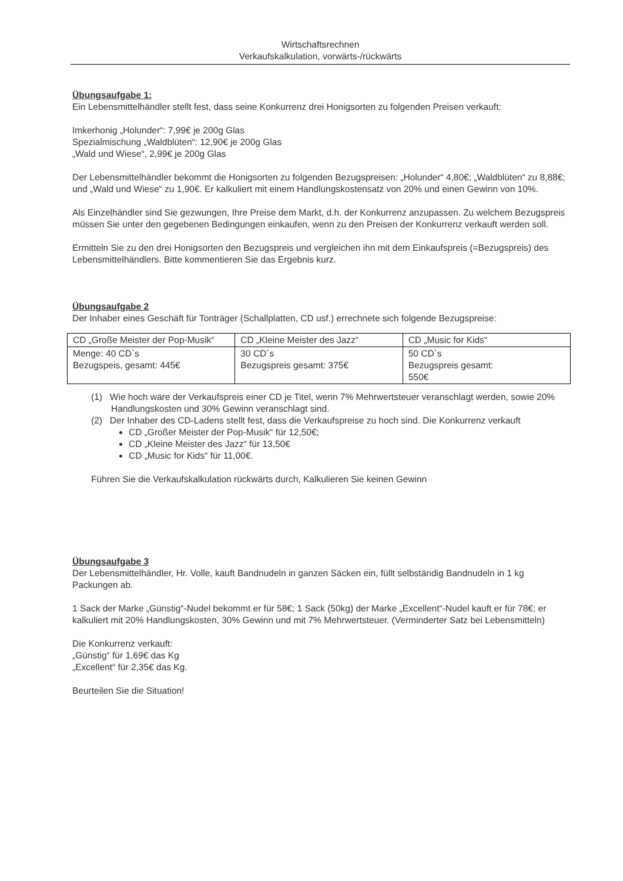Wirtschaftsrechnen
Verkaufskalkulation, vorwärts-/rückwärts
Übungsaufgabe 1:
Ein Lebensmittelhändler stellt fest, dass seine Konkurrenz drei Honigsorten zu folgenden Preisen verkauft:
Imkerhonig „Holunder“: 7,99€ je 200g Glas
Spezialmischung „Waldblüten“: 12,90€ je 200g Glas
„Wald und Wiese“, 2,99€ je 200g Glas
Der Lebensmittelhändler bekommt die Honigsorten zu folgenden Bezugspreisen: „Holunder“ 4,80€; „Waldblüten“ zu 8,88€; und „Wald und Wiese“ zu 1,90€. Er kalkuliert mit einem Handlungskostensatz von 20% und einen Gewinn von 10%.
Als Einzelhändler sind Sie gezwungen, Ihre Preise dem Markt, d.h. der Konkurrenz anzupassen. Zu welchem Bezugspreis müssen Sie unter den gegebenen Bedingungen einkaufen, wenn zu den Preisen der Konkurrenz verkauft werden soll.
Ermitteln Sie zu den drei Honigsorten den Bezugspreis und vergleichen ihn mit dem Einkaufspreis (=Bezugspreis) des Lebensmittelhändlers. Bitte kommentieren Sie das Ergebnis kurz.
Übungsaufgabe 2
Der Inhaber eines Geschäft für Tonträger (Schallplatten, CD usf.) errechnete sich folgende Bezugspreise:
| CD „Große Meister der Pop-Musik“ | CD „Kleine Meister des Jazz“ | CD „Music for Kids“ |
| Menge: 40 CD`s Bezugspeis, gesamt: 445€ | 30 CD´s Bezugspreis gesamt: 375€ | 50 CD`s Bezugspreis gesamt: 550€ |
(1) Wie hoch wäre der Verkaufspreis einer CD je Titel, wenn 7% Mehrwertsteuer veranschlagt werden, sowie 20% Handlungskosten und 30% Gewinn veranschlagt sind.
(2) Der Inhaber des CD-Ladens stellt fest, dass die Verkaufspreise zu hoch sind. Die Konkurrenz verkauft
CD „Großer Meister der Pop-Musik“ für 12,50€;
CD „Kleine Meister des Jazz“ für 13,50€
CD „Music for Kids“ für 11,00€.
Führen Sie die Verkaufskalkulation rückwärts durch, Kalkulieren Sie keinen Gewinn
Übungsaufgabe 3
Der Lebensmittelhändler, Hr. Volle, kauft Bandnudeln in ganzen Säcken ein, füllt selbständig Bandnudeln in 1 kg Packungen ab.
1 Sack der Marke „Günstig“-Nudel bekommt er für 58€; 1 Sack (50kg) der Marke „Excellent“-Nudel kauft er für 78€; er kalkuliert mit 20% Handlungskosten, 30% Gewinn und mit 7% Mehrwertsteuer. (Verminderter Satz bei Lebensmitteln)
Die Konkurrenz verkauft:
„Günstig“ für 1,69€ das Kg
„Excellent“ für 2,35€ das Kg.
Beurteilen Sie die Situation!